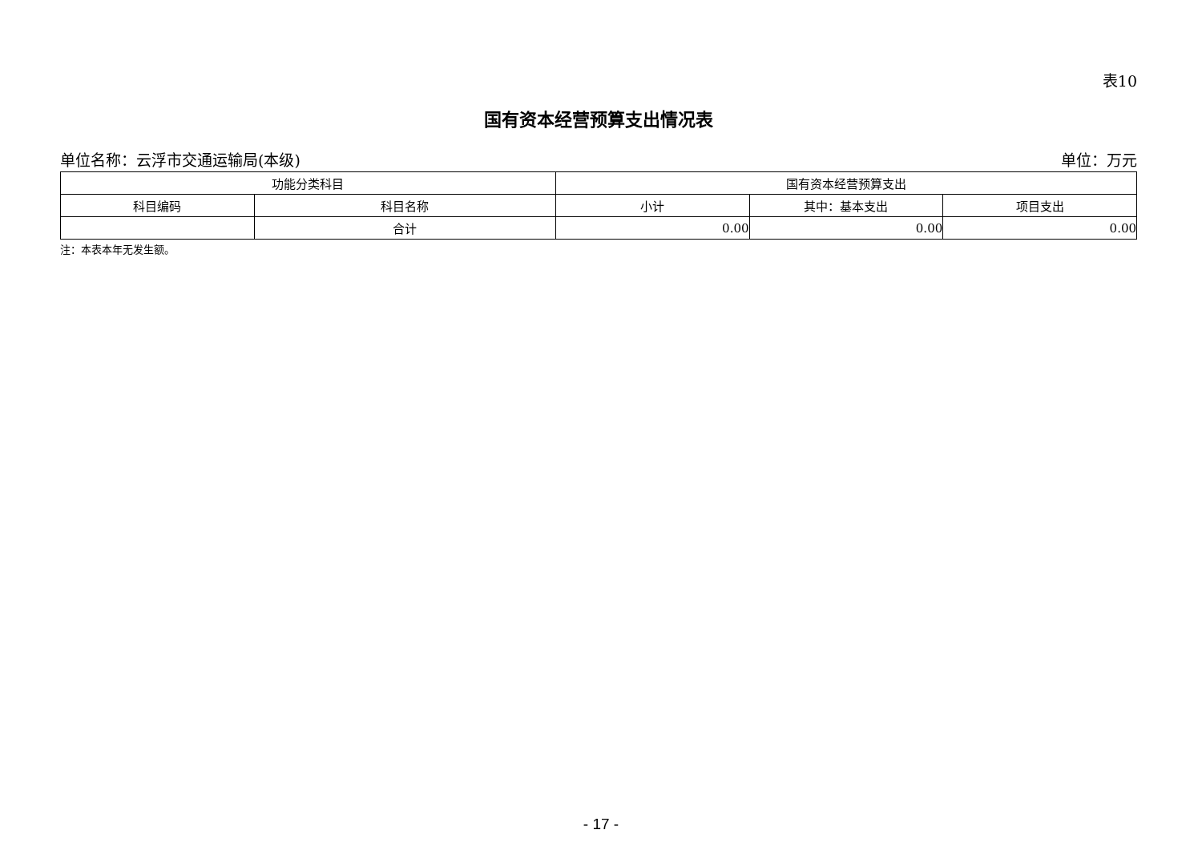表10
国有资本经营预算支出情况表
单位名称：云浮市交通运输局(本级) 单位：万元
| 功能分类科目 | | 国有资本经营预算支出 | | |
| --- | --- | --- | --- | --- |
| 科目编码 | 科目名称 | 小计 | 其中：基本支出 | 项目支出 |
| | 合计 | 0.00 | 0.00 | 0.00 |
注：本表本年无发生额。
- 17 -